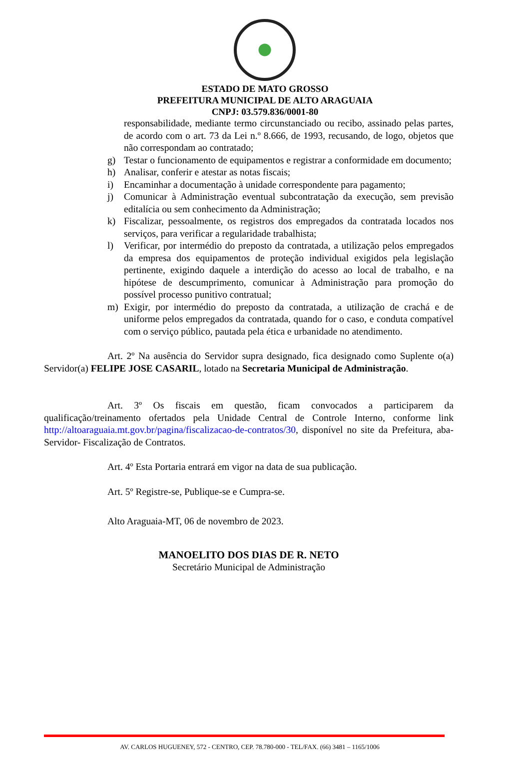ESTADO DE MATO GROSSO
PREFEITURA MUNICIPAL DE ALTO ARAGUAIA
CNPJ: 03.579.836/0001-80
responsabilidade, mediante termo circunstanciado ou recibo, assinado pelas partes, de acordo com o art. 73 da Lei n.º 8.666, de 1993, recusando, de logo, objetos que não correspondam ao contratado;
g) Testar o funcionamento de equipamentos e registrar a conformidade em documento;
h) Analisar, conferir e atestar as notas fiscais;
i) Encaminhar a documentação à unidade correspondente para pagamento;
j) Comunicar à Administração eventual subcontratação da execução, sem previsão editalícia ou sem conhecimento da Administração;
k) Fiscalizar, pessoalmente, os registros dos empregados da contratada locados nos serviços, para verificar a regularidade trabalhista;
l) Verificar, por intermédio do preposto da contratada, a utilização pelos empregados da empresa dos equipamentos de proteção individual exigidos pela legislação pertinente, exigindo daquele a interdição do acesso ao local de trabalho, e na hipótese de descumprimento, comunicar à Administração para promoção do possível processo punitivo contratual;
m) Exigir, por intermédio do preposto da contratada, a utilização de crachá e de uniforme pelos empregados da contratada, quando for o caso, e conduta compatível com o serviço público, pautada pela ética e urbanidade no atendimento.
Art. 2º Na ausência do Servidor supra designado, fica designado como Suplente o(a) Servidor(a) FELIPE JOSE CASARIL, lotado na Secretaria Municipal de Administração.
Art. 3º Os fiscais em questão, ficam convocados a participarem da qualificação/treinamento ofertados pela Unidade Central de Controle Interno, conforme link http://altoaraguaia.mt.gov.br/pagina/fiscalizacao-de-contratos/30, disponível no site da Prefeitura, aba- Servidor- Fiscalização de Contratos.
Art. 4º Esta Portaria entrará em vigor na data de sua publicação.
Art. 5º Registre-se, Publique-se e Cumpra-se.
Alto Araguaia-MT, 06 de novembro de 2023.
MANOELITO DOS DIAS DE R. NETO
Secretário Municipal de Administração
AV. CARLOS HUGUENEY, 572 - CENTRO, CEP. 78.780-000 - TEL/FAX. (66) 3481 – 1165/1006